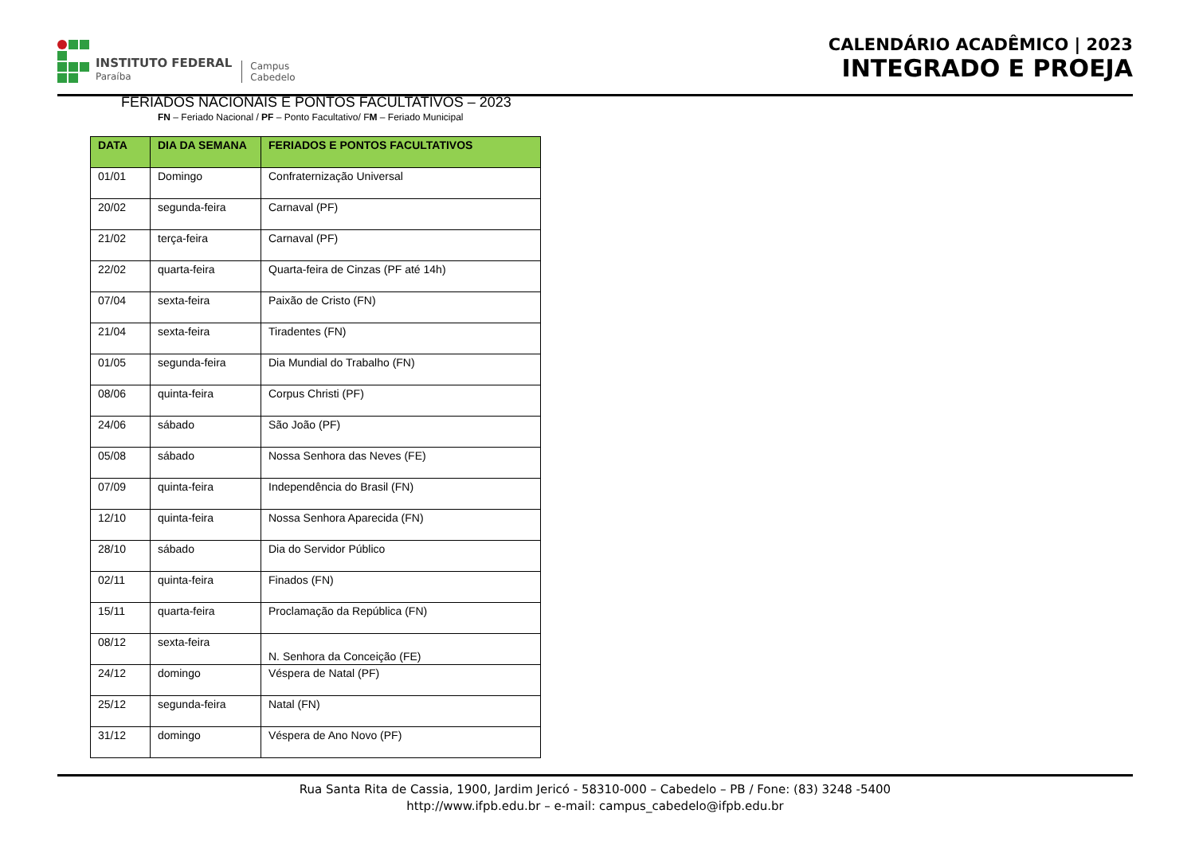INSTITUTO FEDERAL
Paraíba
Campus
Cabedelo
CALENDÁRIO ACADÊMICO | 2023
INTEGRADO E PROEJA
FERIADOS NACIONAIS E PONTOS FACULTATIVOS – 2023
FN – Feriado Nacional / PF – Ponto Facultativo/ FM – Feriado Municipal
| DATA | DIA DA SEMANA | FERIADOS E PONTOS FACULTATIVOS |
| --- | --- | --- |
| 01/01 | Domingo | Confraternização Universal |
| 20/02 | segunda-feira | Carnaval (PF) |
| 21/02 | terça-feira | Carnaval (PF) |
| 22/02 | quarta-feira | Quarta-feira de Cinzas (PF até 14h) |
| 07/04 | sexta-feira | Paixão de Cristo (FN) |
| 21/04 | sexta-feira | Tiradentes (FN) |
| 01/05 | segunda-feira | Dia Mundial do Trabalho (FN) |
| 08/06 | quinta-feira | Corpus Christi (PF) |
| 24/06 | sábado | São João (PF) |
| 05/08 | sábado | Nossa Senhora das Neves (FE) |
| 07/09 | quinta-feira | Independência do Brasil (FN) |
| 12/10 | quinta-feira | Nossa Senhora Aparecida (FN) |
| 28/10 | sábado | Dia do Servidor Público |
| 02/11 | quinta-feira | Finados (FN) |
| 15/11 | quarta-feira | Proclamação da República (FN) |
| 08/12 | sexta-feira | N. Senhora da Conceição (FE) |
| 24/12 | domingo | Véspera de Natal (PF) |
| 25/12 | segunda-feira | Natal (FN) |
| 31/12 | domingo | Véspera de Ano Novo (PF) |
Rua Santa Rita de Cassia, 1900, Jardim Jericó - 58310-000 – Cabedelo – PB / Fone: (83) 3248 -5400
http://www.ifpb.edu.br – e-mail: campus_cabedelo@ifpb.edu.br